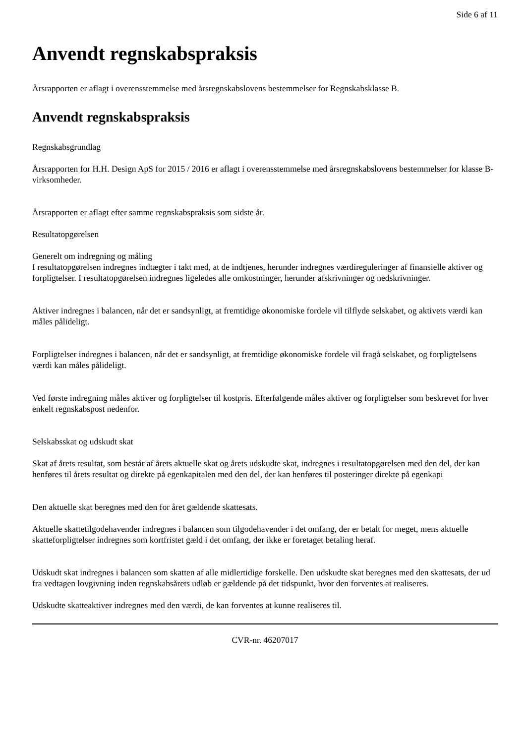Side 6 af 11
Anvendt regnskabspraksis
Årsrapporten er aflagt i overensstemmelse med årsregnskabslovens bestemmelser for Regnskabsklasse B.
Anvendt regnskabspraksis
Regnskabsgrundlag
Årsrapporten for H.H. Design ApS for 2015 / 2016 er aflagt i overensstemmelse med årsregnskabslovens bestemmelser for klasse B-virksomheder.
Årsrapporten er aflagt efter samme regnskabspraksis som sidste år.
Resultatopgørelsen
Generelt om indregning og måling
I resultatopgørelsen indregnes indtægter i takt med, at de indtjenes, herunder indregnes værdireguleringer af finansielle aktiver og forpligtelser. I resultatopgørelsen indregnes ligeledes alle omkostninger, herunder afskrivninger og nedskrivninger.
Aktiver indregnes i balancen, når det er sandsynligt, at fremtidige økonomiske fordele vil tilflyde selskabet, og aktivets værdi kan måles pålideligt.
Forpligtelser indregnes i balancen, når det er sandsynligt, at fremtidige økonomiske fordele vil fragå selskabet, og forpligtelsens værdi kan måles pålideligt.
Ved første indregning måles aktiver og forpligtelser til kostpris. Efterfølgende måles aktiver og forpligtelser som beskrevet for hver enkelt regnskabspost nedenfor.
Selskabsskat og udskudt skat
Skat af årets resultat, som består af årets aktuelle skat og årets udskudte skat, indregnes i resultatopgørelsen med den del, der kan henføres til årets resultat og direkte på egenkapitalen med den del, der kan henføres til posteringer direkte på egenkapi
Den aktuelle skat beregnes med den for året gældende skattesats.
Aktuelle skattetilgodehavender indregnes i balancen som tilgodehavender i det omfang, der er betalt for meget, mens aktuelle skatteforpligtelser indregnes som kortfristet gæld i det omfang, der ikke er foretaget betaling heraf.
Udskudt skat indregnes i balancen som skatten af alle midlertidige forskelle. Den udskudte skat beregnes med den skattesats, der ud fra vedtagen lovgivning inden regnskabsårets udløb er gældende på det tidspunkt, hvor den forventes at realiseres.
Udskudte skatteaktiver indregnes med den værdi, de kan forventes at kunne realiseres til.
CVR-nr. 46207017